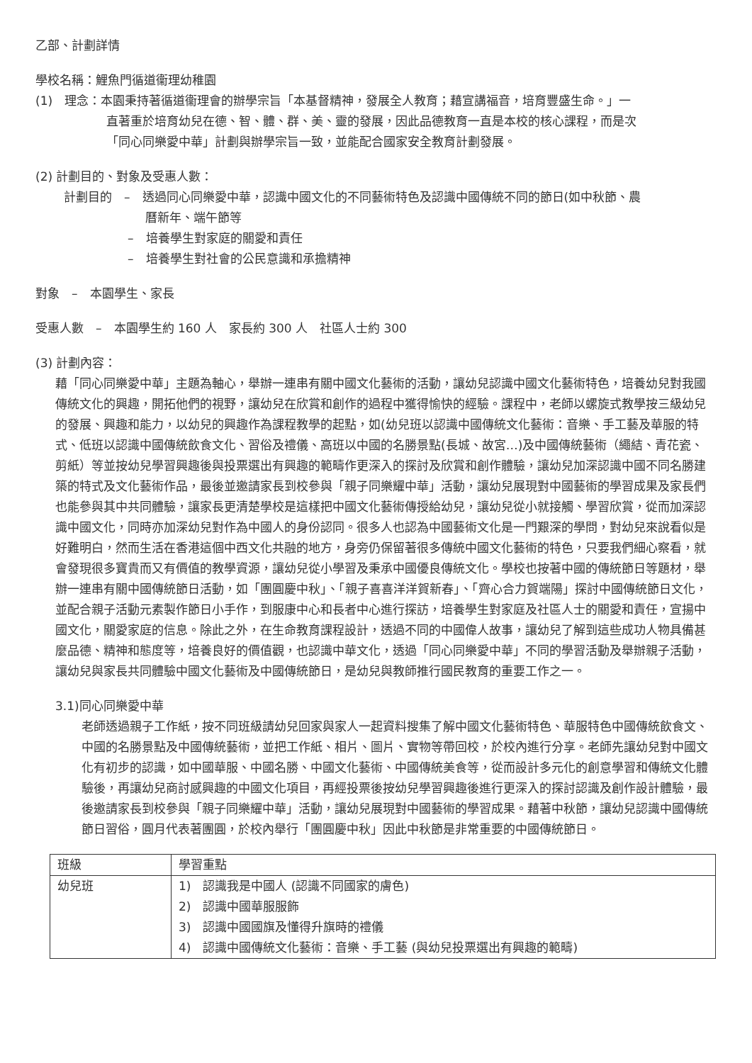乙部、計劃詳情
學校名稱：鯉魚門循道衞理幼稚園
(1)　理念：本園秉持著循道衞理會的辦學宗旨「本基督精神，發展全人教育；藉宣講福音，培育豐盛生命。」一
直著重於培育幼兒在德、智、體、群、美、靈的發展，因此品德教育一直是本校的核心課程，而是次
「同心同樂愛中華」計劃與辦學宗旨一致，並能配合國家安全教育計劃發展。
(2) 計劃目的、對象及受惠人數：
計劃目的　–　透過同心同樂愛中華，認識中國文化的不同藝術特色及認識中國傳統不同的節日(如中秋節、農
曆新年、端午節等
–　培養學生對家庭的關愛和責任
–　培養學生對社會的公民意識和承擔精神
對象　–　本園學生、家長
受惠人數　–　本園學生約 160 人　家長約 300 人　社區人士約 300
(3) 計劃內容：
藉「同心同樂愛中華」主題為軸心，舉辦一連串有關中國文化藝術的活動，讓幼兒認識中國文化藝術特色，培養幼兒對我國傳統文化的興趣，開拓他們的視野，讓幼兒在欣賞和創作的過程中獲得愉快的經驗。課程中，老師以螺旋式教學按三級幼兒的發展、興趣和能力，以幼兒的興趣作為課程教學的起點，如(幼兒班以認識中國傳統文化藝術：音樂、手工藝及華服的特式、低班以認識中國傳統飲食文化、習俗及禮儀、高班以中國的名勝景點(長城、故宮…)及中國傳統藝術（繩結、青花瓷、剪紙）等並按幼兒學習興趣後與投票選出有興趣的範疇作更深入的探討及欣賞和創作體驗，讓幼兒加深認識中國不同名勝建築的特式及文化藝術作品，最後並邀請家長到校參與「親子同樂耀中華」活動，讓幼兒展現對中國藝術的學習成果及家長們也能參與其中共同體驗，讓家長更清楚學校是這樣把中國文化藝術傳授給幼兒，讓幼兒從小就接觸、學習欣賞，從而加深認識中國文化，同時亦加深幼兒對作為中國人的身份認同。很多人也認為中國藝術文化是一門艱深的學問，對幼兒來說看似是好難明白，然而生活在香港這個中西文化共融的地方，身旁仍保留著很多傳統中國文化藝術的特色，只要我們細心察看，就會發現很多寶貴而又有價值的教學資源，讓幼兒從小學習及秉承中國優良傳統文化。學校也按著中國的傳統節日等題材，舉辦一連串有關中國傳統節日活動，如「團圓慶中秋」、「親子喜喜洋洋賀新春」、「齊心合力賀端陽」探討中國傳統節日文化，並配合親子活動元素製作節日小手作，到服康中心和長者中心進行探訪，培養學生對家庭及社區人士的關愛和責任，宣揚中國文化，關愛家庭的信息。除此之外，在生命教育課程設計，透過不同的中國偉人故事，讓幼兒了解到這些成功人物具備甚麼品德、精神和態度等，培養良好的價值觀，也認識中華文化，透過「同心同樂愛中華」不同的學習活動及舉辦親子活動，讓幼兒與家長共同體驗中國文化藝術及中國傳統節日，是幼兒與教師推行國民教育的重要工作之一。
3.1)同心同樂愛中華
老師透過親子工作紙，按不同班級請幼兒回家與家人一起資料搜集了解中國文化藝術特色、華服特色中國傳統飲食文、中國的名勝景點及中國傳統藝術，並把工作紙、相片、圖片、實物等帶回校，於校內進行分享。老師先讓幼兒對中國文化有初步的認識，如中國華服、中國名勝、中國文化藝術、中國傳統美食等，從而設計多元化的創意學習和傳統文化體驗後，再讓幼兒商討感興趣的中國文化項目，再經投票後按幼兒學習興趣後進行更深入的探討認識及創作設計體驗，最後邀請家長到校參與「親子同樂耀中華」活動，讓幼兒展現對中國藝術的學習成果。藉著中秋節，讓幼兒認識中國傳統節日習俗，圓月代表著團圓，於校內舉行「團圓慶中秋」因此中秋節是非常重要的中國傳統節日。
| 班級 | 學習重點 |
| --- | --- |
| 幼兒班 | 1) 認識我是中國人 (認識不同國家的膚色) 2) 認識中國華服服飾 3) 認識中國國旗及懂得升旗時的禮儀 4) 認識中國傳統文化藝術：音樂、手工藝 (與幼兒投票選出有興趣的範疇) |